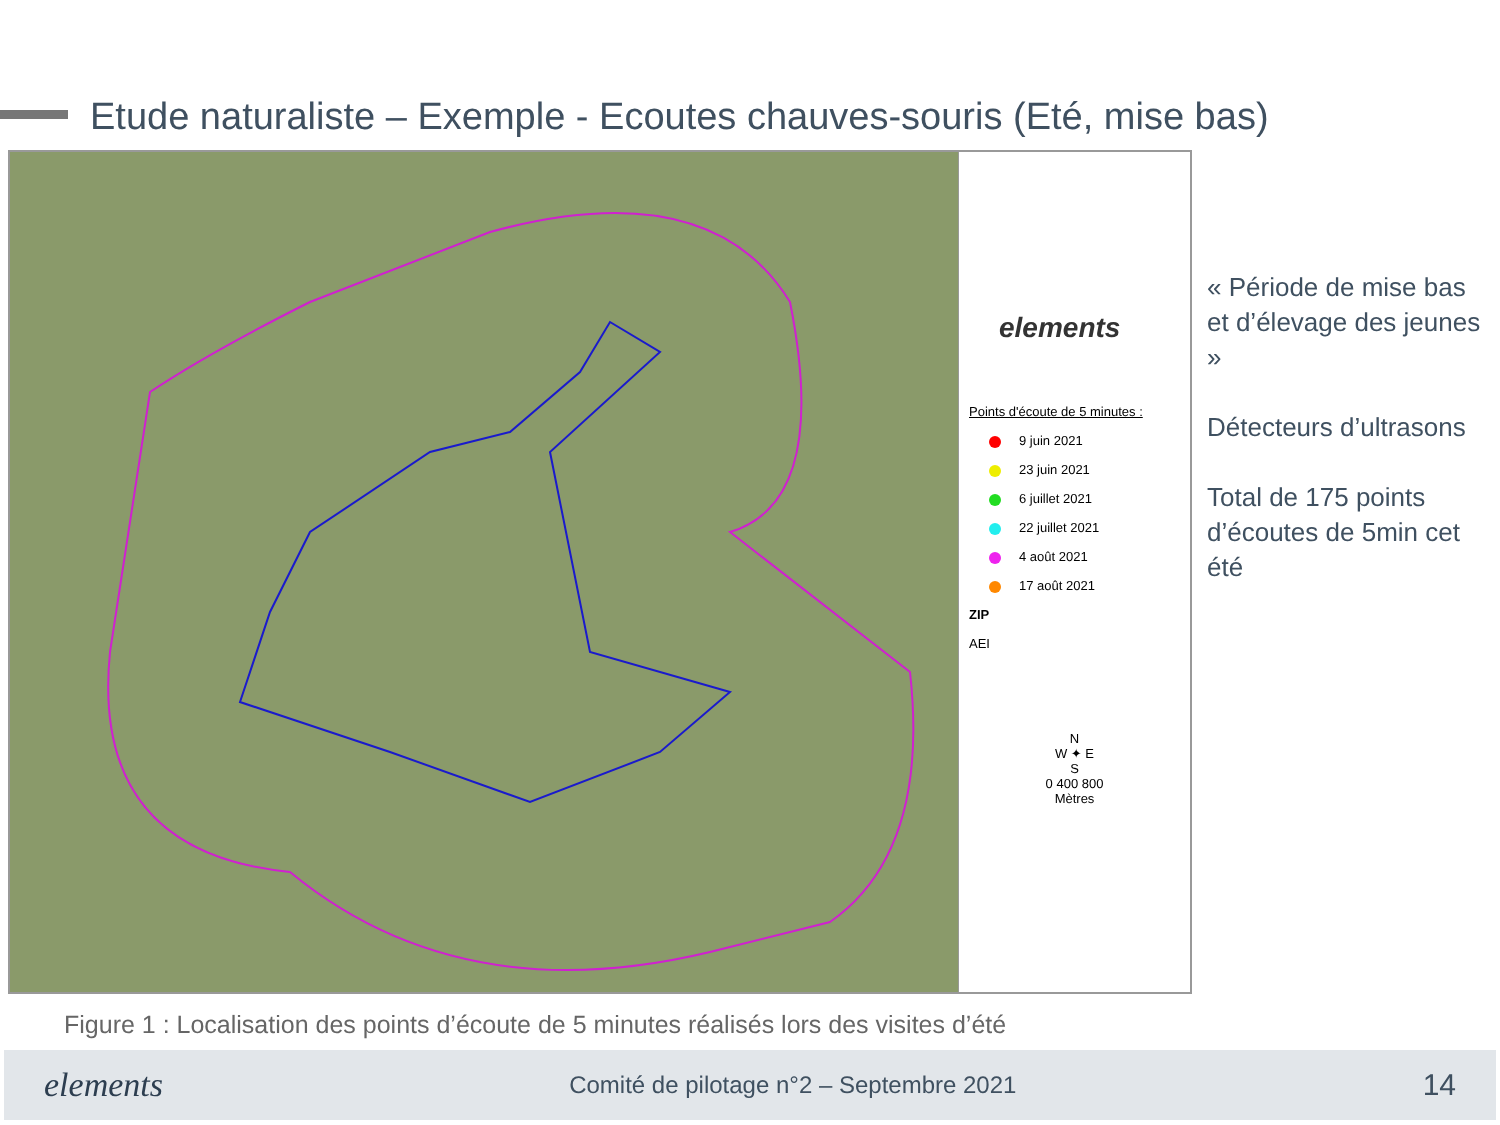Etude naturaliste – Exemple - Ecoutes chauves-souris (Eté, mise bas)
elements
Points d'écoute de 5 minutes :
9 juin 2021
23 juin 2021
6 juillet 2021
22 juillet 2021
4 août 2021
17 août 2021
ZIP
AEI
N
W ✦ E
S
0 400 800
Mètres
« Période de mise bas et d’élevage des jeunes »
Détecteurs d’ultrasons
Total de 175 points d’écoutes de 5min cet été
Figure 1 : Localisation des points d’écoute de 5 minutes réalisés lors des visites d’été
elements Comité de pilotage n°2 – Septembre 2021 14